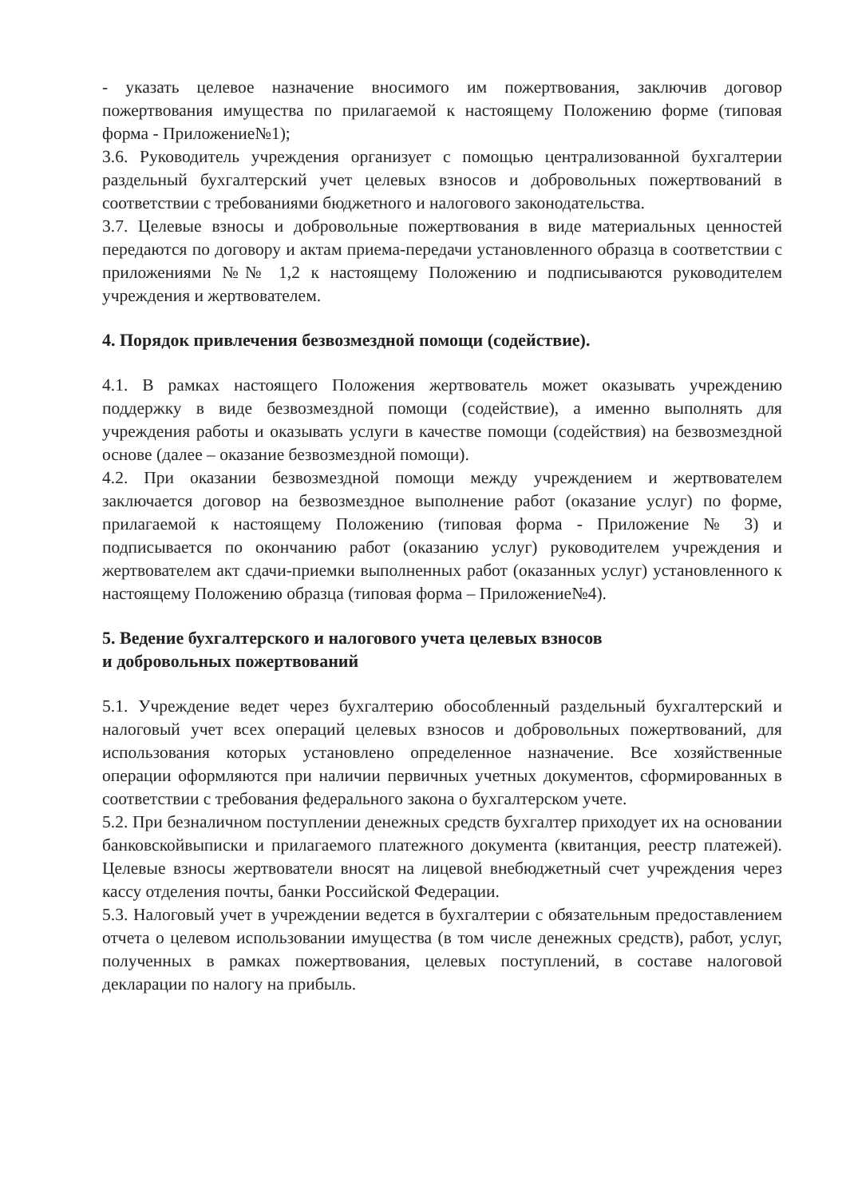- указать целевое назначение вносимого им пожертвования, заключив договор пожертвования имущества по прилагаемой к настоящему Положению форме (типовая форма - Приложение№1);
3.6. Руководитель учреждения организует с помощью централизованной бухгалтерии раздельный бухгалтерский учет целевых взносов и добровольных пожертвований в соответствии с требованиями бюджетного и налогового законодательства.
3.7. Целевые взносы и добровольные пожертвования в виде материальных ценностей передаются по договору и актам приема-передачи установленного образца в соответствии с приложениями №№ 1,2 к настоящему Положению и подписываются руководителем учреждения и жертвователем.
4. Порядок привлечения безвозмездной помощи (содействие).
4.1. В рамках настоящего Положения жертвователь может оказывать учреждению поддержку в виде безвозмездной помощи (содействие), а именно выполнять для учреждения работы и оказывать услуги в качестве помощи (содействия) на безвозмездной основе (далее – оказание безвозмездной помощи).
4.2. При оказании безвозмездной помощи между учреждением и жертвователем заключается договор на безвозмездное выполнение работ (оказание услуг) по форме, прилагаемой к настоящему Положению (типовая форма - Приложение № 3) и подписывается по окончанию работ (оказанию услуг) руководителем учреждения и жертвователем акт сдачи-приемки выполненных работ (оказанных услуг) установленного к настоящему Положению образца (типовая форма – Приложение№4).
5. Ведение бухгалтерского и налогового учета целевых взносов
и добровольных пожертвований
5.1. Учреждение ведет через бухгалтерию обособленный раздельный бухгалтерский и налоговый учет всех операций целевых взносов и добровольных пожертвований, для использования которых установлено определенное назначение. Все хозяйственные операции оформляются при наличии первичных учетных документов, сформированных в соответствии с требования федерального закона о бухгалтерском учете.
5.2. При безналичном поступлении денежных средств бухгалтер приходует их на основании банковскойвыписки и прилагаемого платежного документа (квитанция, реестр платежей). Целевые взносы жертвователи вносят на лицевой внебюджетный счет учреждения через кассу отделения почты, банки Российской Федерации.
5.3. Налоговый учет в учреждении ведется в бухгалтерии с обязательным предоставлением отчета о целевом использовании имущества (в том числе денежных средств), работ, услуг, полученных в рамках пожертвования, целевых поступлений, в составе налоговой декларации по налогу на прибыль.